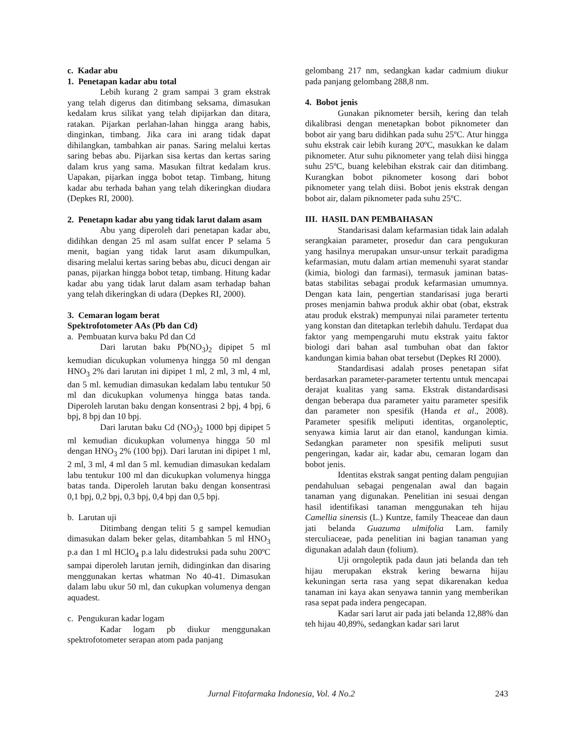c. Kadar abu
1. Penetapan kadar abu total
Lebih kurang 2 gram sampai 3 gram ekstrak yang telah digerus dan ditimbang seksama, dimasukan kedalam krus silikat yang telah dipijarkan dan ditara, ratakan. Pijarkan perlahan-lahan hingga arang habis, dinginkan, timbang. Jika cara ini arang tidak dapat dihilangkan, tambahkan air panas. Saring melalui kertas saring bebas abu. Pijarkan sisa kertas dan kertas saring dalam krus yang sama. Masukan filtrat kedalam krus. Uapakan, pijarkan ingga bobot tetap. Timbang, hitung kadar abu terhada bahan yang telah dikeringkan diudara (Depkes RI, 2000).
2. Penetapn kadar abu yang tidak larut dalam asam
Abu yang diperoleh dari penetapan kadar abu, didihkan dengan 25 ml asam sulfat encer P selama 5 menit, bagian yang tidak larut asam dikumpulkan, disaring melalui kertas saring bebas abu, dicuci dengan air panas, pijarkan hingga bobot tetap, timbang. Hitung kadar kadar abu yang tidak larut dalam asam terhadap bahan yang telah dikeringkan di udara (Depkes RI, 2000).
3. Cemaran logam berat
Spektrofotometer AAs (Pb dan Cd)
a. Pembuatan kurva baku Pd dan Cd
Dari larutan baku Pb(NO<sub>3</sub>)<sub>2</sub> dipipet 5 ml kemudian dicukupkan volumenya hingga 50 ml dengan HNO<sub>3</sub> 2% dari larutan ini dipipet 1 ml, 2 ml, 3 ml, 4 ml, dan 5 ml. kemudian dimasukan kedalam labu tentukur 50 ml dan dicukupkan volumenya hingga batas tanda. Diperoleh larutan baku dengan konsentrasi 2 bpj, 4 bpj, 6 bpj, 8 bpj dan 10 bpj.
Dari larutan baku Cd (NO<sub>3</sub>)<sub>2</sub> 1000 bpj dipipet 5 ml kemudian dicukupkan volumenya hingga 50 ml dengan HNO<sub>3</sub> 2% (100 bpj). Dari larutan ini dipipet 1 ml, 2 ml, 3 ml, 4 ml dan 5 ml. kemudian dimasukan kedalam labu tentukur 100 ml dan dicukupkan volumenya hingga batas tanda. Diperoleh larutan baku dengan konsentrasi 0,1 bpj, 0,2 bpj, 0,3 bpj, 0,4 bpj dan 0,5 bpj.
b. Larutan uji
Ditimbang dengan teliti 5 g sampel kemudian dimasukan dalam beker gelas, ditambahkan 5 ml HNO<sub>3</sub> p.a dan 1 ml HClO<sub>4</sub> p.a lalu didestruksi pada suhu 200ºC sampai diperoleh larutan jernih, didinginkan dan disaring menggunakan kertas whatman No 40-41. Dimasukan dalam labu ukur 50 ml, dan cukupkan volumenya dengan aquadest.
c. Pengukuran kadar logam
Kadar logam pb diukur menggunakan spektrofotometer serapan atom pada panjang
gelombang 217 nm, sedangkan kadar cadmium diukur pada panjang gelombang 288,8 nm.
4. Bobot jenis
Gunakan piknometer bersih, kering dan telah dikalibrasi dengan menetapkan bobot piknometer dan bobot air yang baru didihkan pada suhu 25ºC. Atur hingga suhu ekstrak cair lebih kurang 20ºC, masukkan ke dalam piknometer. Atur suhu piknometer yang telah diisi hingga suhu 25ºC, buang kelebihan ekstrak cair dan ditimbang. Kurangkan bobot piknometer kosong dari bobot piknometer yang telah diisi. Bobot jenis ekstrak dengan bobot air, dalam piknometer pada suhu 25ºC.
III. HASIL DAN PEMBAHASAN
Standarisasi dalam kefarmasian tidak lain adalah serangkaian parameter, prosedur dan cara pengukuran yang hasilnya merupakan unsur-unsur terkait paradigma kefarmasian, mutu dalam artian memenuhi syarat standar (kimia, biologi dan farmasi), termasuk jaminan batas-batas stabilitas sebagai produk kefarmasian umumnya. Dengan kata lain, pengertian standarisasi juga berarti proses menjamin bahwa produk akhir obat (obat, ekstrak atau produk ekstrak) mempunyai nilai parameter tertentu yang konstan dan ditetapkan terlebih dahulu. Terdapat dua faktor yang mempengaruhi mutu ekstrak yaitu faktor biologi dari bahan asal tumbuhan obat dan faktor kandungan kimia bahan obat tersebut (Depkes RI 2000).
Standardisasi adalah proses penetapan sifat berdasarkan parameter-parameter tertentu untuk mencapai derajat kualitas yang sama. Ekstrak distandardisasi dengan beberapa dua parameter yaitu parameter spesifik dan parameter non spesifik (Handa et al., 2008). Parameter spesifik meliputi identitas, organoleptic, senyawa kimia larut air dan etanol, kandungan kimia. Sedangkan parameter non spesifik meliputi susut pengeringan, kadar air, kadar abu, cemaran logam dan bobot jenis.
Identitas ekstrak sangat penting dalam pengujian pendahuluan sebagai pengenalan awal dan bagain tanaman yang digunakan. Penelitian ini sesuai dengan hasil identifikasi tanaman menggunakan teh hijau Camellia sinensis (L.) Kuntze, family Theaceae dan daun jati belanda Guazuma ulmifolia Lam. family sterculiaceae, pada penelitian ini bagian tanaman yang digunakan adalah daun (folium).
Uji orngoleptik pada daun jati belanda dan teh hijau merupakan ekstrak kering bewarna hijau kekuningan serta rasa yang sepat dikarenakan kedua tanaman ini kaya akan senyawa tannin yang memberikan rasa sepat pada indera pengecapan.
Kadar sari larut air pada jati belanda 12,88% dan teh hijau 40,89%, sedangkan kadar sari larut
Jurnal Fitofarmaka Indonesia, Vol. 4 No.2 243